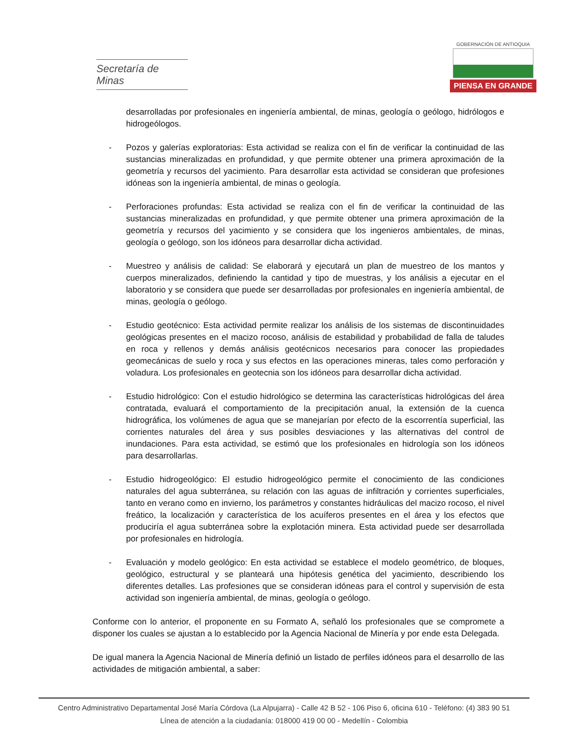Secretaría de Minas
GOBERNACIÓN DE ANTIOQUIA
PIENSA EN GRANDE
desarrolladas por profesionales en ingeniería ambiental, de minas, geología o geólogo, hidrólogos e hidrogeólogos.
- Pozos y galerías exploratorias: Esta actividad se realiza con el fin de verificar la continuidad de las sustancias mineralizadas en profundidad, y que permite obtener una primera aproximación de la geometría y recursos del yacimiento. Para desarrollar esta actividad se consideran que profesiones idóneas son la ingeniería ambiental, de minas o geología.
- Perforaciones profundas: Esta actividad se realiza con el fin de verificar la continuidad de las sustancias mineralizadas en profundidad, y que permite obtener una primera aproximación de la geometría y recursos del yacimiento y se considera que los ingenieros ambientales, de minas, geología o geólogo, son los idóneos para desarrollar dicha actividad.
- Muestreo y análisis de calidad: Se elaborará y ejecutará un plan de muestreo de los mantos y cuerpos mineralizados, definiendo la cantidad y tipo de muestras, y los análisis a ejecutar en el laboratorio y se considera que puede ser desarrolladas por profesionales en ingeniería ambiental, de minas, geología o geólogo.
- Estudio geotécnico: Esta actividad permite realizar los análisis de los sistemas de discontinuidades geológicas presentes en el macizo rocoso, análisis de estabilidad y probabilidad de falla de taludes en roca y rellenos y demás análisis geotécnicos necesarios para conocer las propiedades geomecánicas de suelo y roca y sus efectos en las operaciones mineras, tales como perforación y voladura. Los profesionales en geotecnia son los idóneos para desarrollar dicha actividad.
- Estudio hidrológico: Con el estudio hidrológico se determina las características hidrológicas del área contratada, evaluará el comportamiento de la precipitación anual, la extensión de la cuenca hidrográfica, los volúmenes de agua que se manejarían por efecto de la escorrentía superficial, las corrientes naturales del área y sus posibles desviaciones y las alternativas del control de inundaciones. Para esta actividad, se estimó que los profesionales en hidrología son los idóneos para desarrollarlas.
- Estudio hidrogeológico: El estudio hidrogeológico permite el conocimiento de las condiciones naturales del agua subterránea, su relación con las aguas de infiltración y corrientes superficiales, tanto en verano como en invierno, los parámetros y constantes hidráulicas del macizo rocoso, el nivel freático, la localización y característica de los acuíferos presentes en el área y los efectos que produciría el agua subterránea sobre la explotación minera. Esta actividad puede ser desarrollada por profesionales en hidrología.
- Evaluación y modelo geológico: En esta actividad se establece el modelo geométrico, de bloques, geológico, estructural y se planteará una hipótesis genética del yacimiento, describiendo los diferentes detalles. Las profesiones que se consideran idóneas para el control y supervisión de esta actividad son ingeniería ambiental, de minas, geología o geólogo.
Conforme con lo anterior, el proponente en su Formato A, señaló los profesionales que se compromete a disponer los cuales se ajustan a lo establecido por la Agencia Nacional de Minería y por ende esta Delegada.
De igual manera la Agencia Nacional de Minería definió un listado de perfiles idóneos para el desarrollo de las actividades de mitigación ambiental, a saber:
Centro Administrativo Departamental José María Córdova (La Alpujarra) - Calle 42 B 52 - 106 Piso 6, oficina 610 - Teléfono: (4) 383 90 51
Línea de atención a la ciudadanía: 018000 419 00 00 - Medellín - Colombia